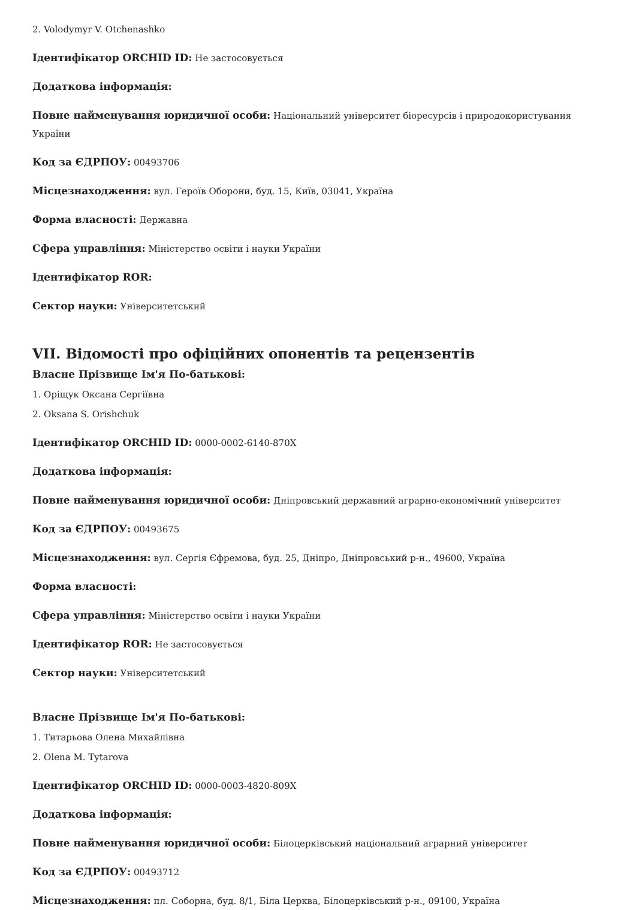2. Volodymyr V. Otchenashko
Ідентифікатор ORCHID ID: Не застосовується
Додаткова інформація:
Повне найменування юридичної особи: Національний університет біоресурсів і природокористування України
Код за ЄДРПОУ: 00493706
Місцезнаходження: вул. Героїв Оборони, буд. 15, Київ, 03041, Україна
Форма власності: Державна
Сфера управління: Міністерство освіти і науки України
Ідентифікатор ROR:
Сектор науки: Університетський
VII. Відомості про офіційних опонентів та рецензентів
Власне Прізвище Ім'я По-батькові:
1. Оріщук Оксана Сергіївна
2. Oksana S. Orishchuk
Ідентифікатор ORCHID ID: 0000-0002-6140-870X
Додаткова інформація:
Повне найменування юридичної особи: Дніпровський державний аграрно-економічний університет
Код за ЄДРПОУ: 00493675
Місцезнаходження: вул. Сергія Єфремова, буд. 25, Дніпро, Дніпровський р-н., 49600, Україна
Форма власності:
Сфера управління: Міністерство освіти і науки України
Ідентифікатор ROR: Не застосовується
Сектор науки: Університетський
Власне Прізвище Ім'я По-батькові:
1. Титарьова Олена Михайлівна
2. Olena M. Tytarova
Ідентифікатор ORCHID ID: 0000-0003-4820-809X
Додаткова інформація:
Повне найменування юридичної особи: Білоцерківський національний аграрний університет
Код за ЄДРПОУ: 00493712
Місцезнаходження: пл. Соборна, буд. 8/1, Біла Церква, Білоцерківський р-н., 09100, Україна